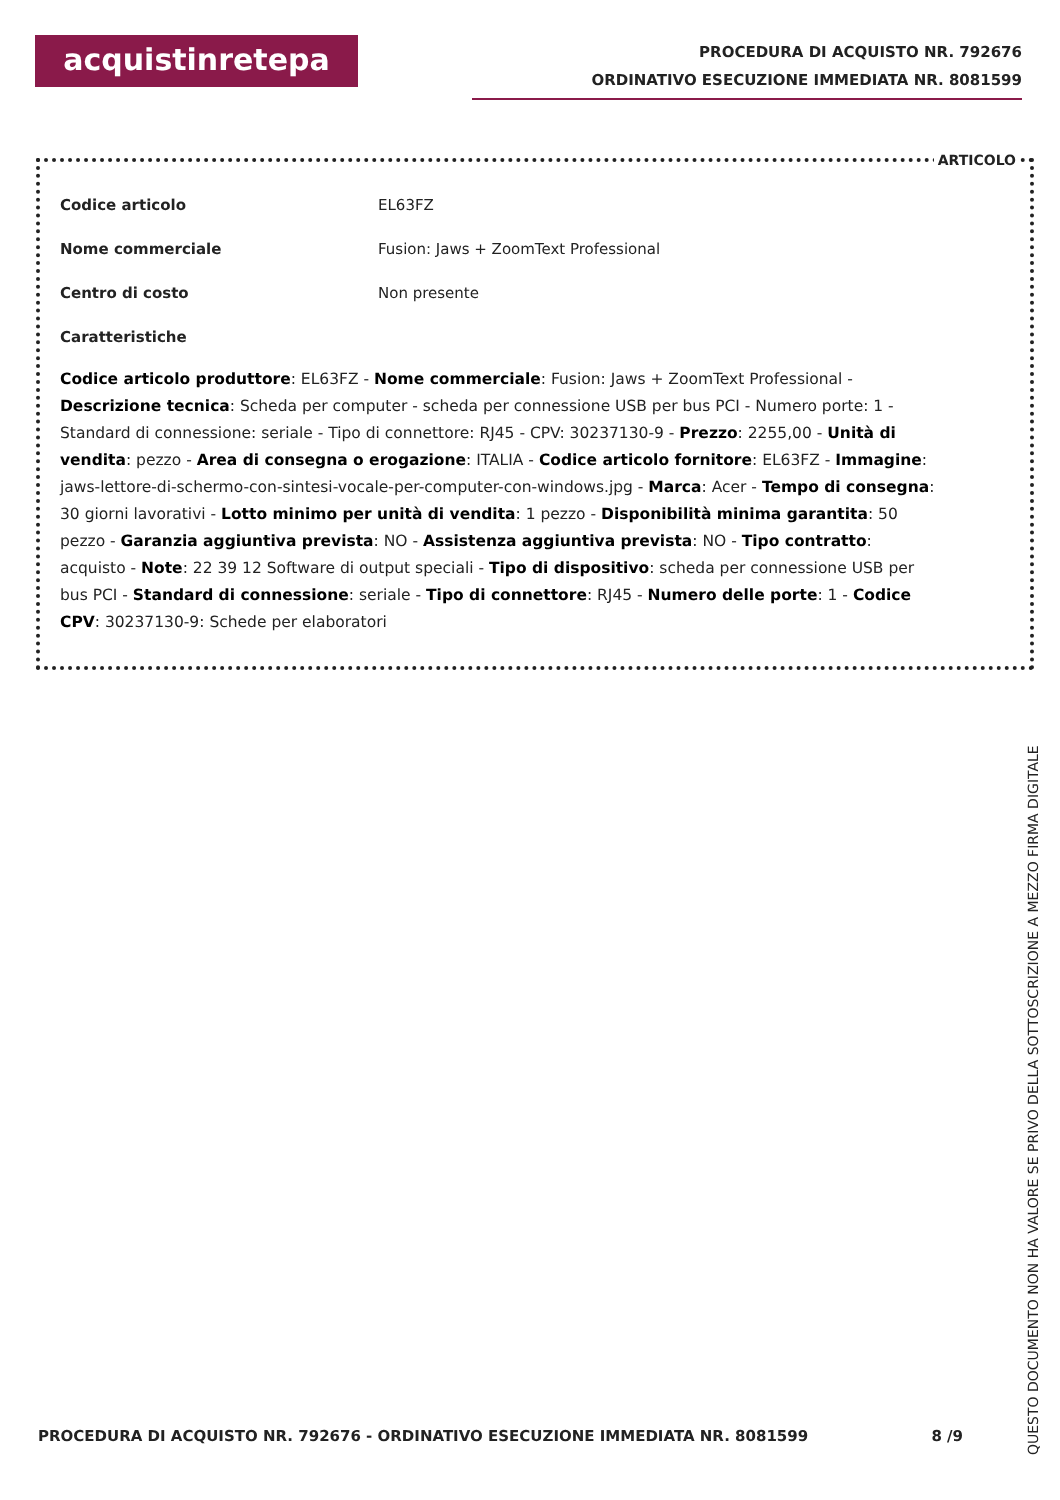acquistinretepa
PROCEDURA DI ACQUISTO NR. 792676
ORDINATIVO ESECUZIONE IMMEDIATA NR. 8081599
ARTICOLO
Codice articolo EL63FZ
Nome commerciale Fusion: Jaws + ZoomText Professional
Centro di costo Non presente
Caratteristiche
Codice articolo produttore: EL63FZ - Nome commerciale: Fusion: Jaws + ZoomText Professional - Descrizione tecnica: Scheda per computer - scheda per connessione USB per bus PCI - Numero porte: 1 - Standard di connessione: seriale - Tipo di connettore: RJ45 - CPV: 30237130-9 - Prezzo: 2255,00 - Unità di vendita: pezzo - Area di consegna o erogazione: ITALIA - Codice articolo fornitore: EL63FZ - Immagine: jaws-lettore-di-schermo-con-sintesi-vocale-per-computer-con-windows.jpg - Marca: Acer - Tempo di consegna: 30 giorni lavorativi - Lotto minimo per unità di vendita: 1 pezzo - Disponibilità minima garantita: 50 pezzo - Garanzia aggiuntiva prevista: NO - Assistenza aggiuntiva prevista: NO - Tipo contratto: acquisto - Note: 22 39 12 Software di output speciali - Tipo di dispositivo: scheda per connessione USB per bus PCI - Standard di connessione: seriale - Tipo di connettore: RJ45 - Numero delle porte: 1 - Codice CPV: 30237130-9: Schede per elaboratori
PROCEDURA DI ACQUISTO NR. 792676 - ORDINATIVO ESECUZIONE IMMEDIATA NR. 8081599 8 /9
QUESTO DOCUMENTO NON HA VALORE SE PRIVO DELLA SOTTOSCRIZIONE A MEZZO FIRMA DIGITALE